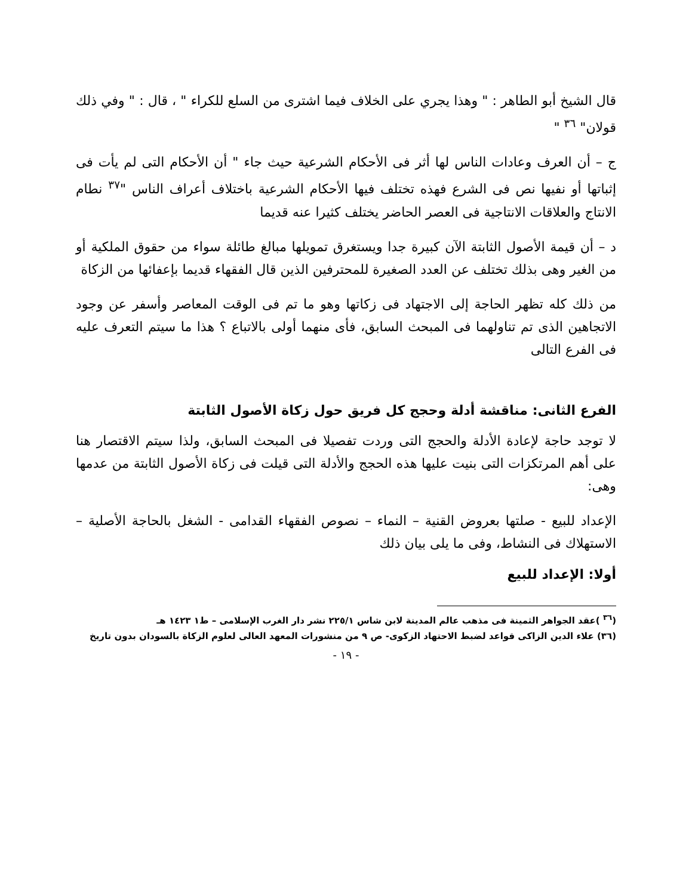قال الشيخ أبو الطاهر : " وهذا يجري على الخلاف فيما اشترى من السلع للكراء " ، قال : " وفي ذلك قولان" <sup>٣٦</sup> "
ج – أن العرف وعادات الناس لها أثر فى الأحكام الشرعية حيث جاء " أن الأحكام التى لم يأت فى إثباتها أو نفيها نص فى الشرع فهذه تختلف فيها الأحكام الشرعية باختلاف أعراف الناس "<sup>٣٧</sup> نطام الانتاج والعلاقات الانتاجية فى العصر الحاضر يختلف كثيرا عنه قديما
د – أن قيمة الأصول الثابتة الآن كبيرة جدا ويستغرق تمويلها مبالغ طائلة سواء من حقوق الملكية أو من الغير وهى بذلك تختلف عن العدد الصغيرة للمحترفين الذين قال الفقهاء قديما بإعفائها من الزكاة
من ذلك كله تظهر الحاجة إلى الاجتهاد فى زكاتها وهو ما تم فى الوقت المعاصر وأسفر عن وجود الاتجاهين الذى تم تناولهما فى المبحث السابق، فأى منهما أولى بالاتباع ؟ هذا ما سيتم التعرف عليه فى الفرع التالى
الفرع الثانى: مناقشة أدلة وحجج كل فريق حول زكاة الأصول الثابتة
لا توجد حاجة لإعادة الأدلة والحجج التى وردت تفصيلا فى المبحث السابق، ولذا سيتم الاقتصار هنا على أهم المرتكزات التى بنيت عليها هذه الحجج والأدلة التى قيلت فى زكاة الأصول الثابتة من عدمها وهى:
الإعداد للبيع - صلتها بعروض القنية – النماء – نصوص الفقهاء القدامى - الشغل بالحاجة الأصلية – الاستهلاك فى النشاط، وفى ما يلى بيان ذلك
أولا: الإعداد للبيع
(<sup>٣٦</sup> )عقد الجواهر الثمينة فى مذهب عالم المدينة لابن شاس ٢٢٥/١ نشر دار الغرب الإسلامى – ط١ ١٤٢٣ هـ
(٣٦) علاء الدين الزاكى قواعد لضبط الاحتهاد الزكوى- ص ٩ من منشورات المعهد العالى لعلوم الزكاة بالسودان بدون تاريخ
- ١٩ -